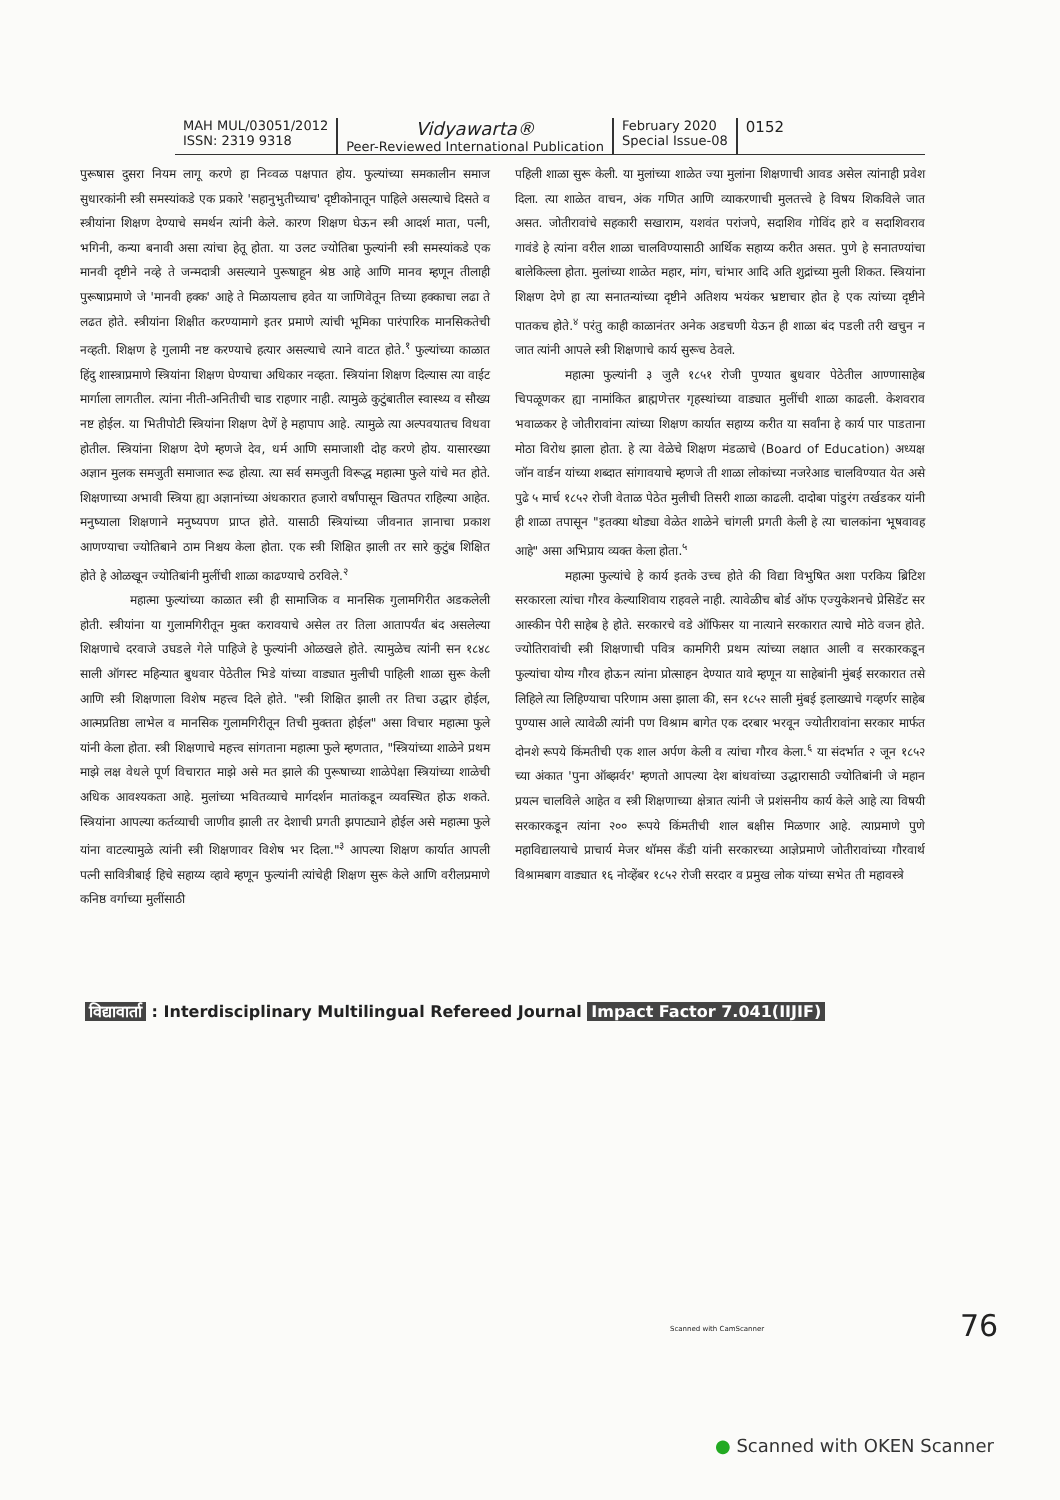MAH MUL/03051/2012
ISSN: 2319 9318
Vidyawarta®
Peer-Reviewed International Publication
February 2020
Special Issue-08
0152
पुरूषास दुसरा नियम लागू करणे हा निव्वळ पक्षपात होय. फुल्यांच्या समकालीन समाज सुधारकांनी स्त्री समस्यांकडे एक प्रकारे 'सहानुभुतीच्याच' दृष्टीकोनातून पाहिले असल्याचे दिसते व स्त्रीयांना शिक्षण देण्याचे समर्थन त्यांनी केले. कारण शिक्षण घेऊन स्त्री आदर्श माता, पत्नी, भगिनी, कन्या बनावी असा त्यांचा हेतू होता. या उलट ज्योतिबा फुल्यांनी स्त्री समस्यांकडे एक मानवी दृष्टीने नव्हे ते जन्मदात्री असल्याने पुरूषाहून श्रेष्ठ आहे आणि मानव म्हणून तीलाही पुरूषाप्रमाणे जे 'मानवी हक्क' आहे ते मिळायलाच हवेत या जाणिवेतून तिच्या हक्काचा लढा ते लढत होते. स्त्रीयांना शिक्षीत करण्यामागे इतर प्रमाणे त्यांची भूमिका पारंपारिक मानसिकतेची नव्हती. शिक्षण हे गुलामी नष्ट करण्याचे हत्यार असल्याचे त्याने वाटत होते.<sup>१</sup> फुल्यांच्या काळात हिंदु शास्त्राप्रमाणे स्त्रियांना शिक्षण घेण्याचा अधिकार नव्हता. स्त्रियांना शिक्षण दिल्यास त्या वाईट मार्गाला लागतील. त्यांना नीती-अनितीची चाड राहणार नाही. त्यामुळे कुटुंबातील स्वास्थ्य व सौख्य नष्ट होईल. या भितीपोटी स्त्रियांना शिक्षण देणें हे महापाप आहे. त्यामुळे त्या अल्पवयातच विधवा होतील. स्त्रियांना शिक्षण देणे म्हणजे देव, धर्म आणि समाजाशी दोह करणे होय. यासारख्या अज्ञान मुलक समजुती समाजात रूढ होत्या. त्या सर्व समजुती विरूद्ध महात्मा फुले यांचे मत होते. शिक्षणाच्या अभावी स्त्रिया ह्या अज्ञानांच्या अंधकारात हजारो वर्षांपासून खितपत राहिल्या आहेत. मनुष्याला शिक्षणाने मनुष्यपण प्राप्त होते. यासाठी स्त्रियांच्या जीवनात ज्ञानाचा प्रकाश आणण्याचा ज्योतिबाने ठाम निश्चय केला होता. एक स्त्री शिक्षित झाली तर सारे कुटुंब शिक्षित होते हे ओळखून ज्योतिबांनी मुलींची शाळा काढण्याचे ठरविले.<sup>२</sup>
महात्मा फुल्यांच्या काळात स्त्री ही सामाजिक व मानसिक गुलामगिरीत अडकलेली होती. स्त्रीयांना या गुलामगिरीतून मुक्त करावयाचे असेल तर तिला आतापर्यंत बंद असलेल्या शिक्षणाचे दरवाजे उघडले गेले पाहिजे हे फुल्यांनी ओळखले होते. त्यामुळेच त्यांनी सन १८४८ साली ऑगस्ट महिन्यात बुधवार पेठेतील भिडे यांच्या वाड्यात मुलीची पाहिली शाळा सुरू केली आणि स्त्री शिक्षणाला विशेष महत्त्व दिले होते. "स्त्री शिक्षित झाली तर तिचा उद्धार होईल, आत्मप्रतिष्ठा लाभेल व मानसिक गुलामगिरीतून तिची मुक्तता होईल" असा विचार महात्मा फुले यांनी केला होता. स्त्री शिक्षणाचे महत्त्व सांगताना महात्मा फुले म्हणतात, "स्त्रियांच्या शाळेने प्रथम माझे लक्ष वेधले पूर्ण विचारात माझे असे मत झाले की पुरूषाच्या शाळेपेक्षा स्त्रियांच्या शाळेची अधिक आवश्यकता आहे. मुलांच्या भवितव्याचे मार्गदर्शन मातांकडून व्यवस्थित होऊ शकते. स्त्रियांना आपल्या कर्तव्याची जाणीव झाली तर देशाची प्रगती झपाट्याने होईल असे महात्मा फुले यांना वाटल्यामुळे त्यांनी स्त्री शिक्षणावर विशेष भर दिला."<sup>३</sup> आपल्या शिक्षण कार्यात आपली पत्नी सावित्रीबाई हिचे सहाय्य व्हावे म्हणून फुल्यांनी त्यांचेही शिक्षण सुरू केले आणि वरीलप्रमाणे कनिष्ठ वर्गाच्या मुलींसाठी
पहिली शाळा सुरू केली. या मुलांच्या शाळेत ज्या मुलांना शिक्षणाची आवड असेल त्यांनाही प्रवेश दिला. त्या शाळेत वाचन, अंक गणित आणि व्याकरणाची मुलतत्त्वे हे विषय शिकविले जात असत. जोतीरावांचे सहकारी सखाराम, यशवंत परांजपे, सदाशिव गोविंद हारे व सदाशिवराव गावंडे हे त्यांना वरील शाळा चालविण्यासाठी आर्थिक सहाय्य करीत असत. पुणे हे सनातण्यांचा बालेकिल्ला होता. मुलांच्या शाळेत महार, मांग, चांभार आदि अति शुद्रांच्या मुली शिकत. स्त्रियांना शिक्षण देणे हा त्या सनातन्यांच्या दृष्टीने अतिशय भयंकर भ्रष्टाचार होत हे एक त्यांच्या दृष्टीने पातकच होते.<sup>४</sup> परंतु काही काळानंतर अनेक अडचणी येऊन ही शाळा बंद पडली तरी खचुन न जात त्यांनी आपले स्त्री शिक्षणाचे कार्य सुरूच ठेवले.
महात्मा फुल्यांनी ३ जुलै १८५१ रोजी पुण्यात बुधवार पेठेतील आण्णासाहेब चिपळूणकर ह्या नामांकित ब्राह्मणेत्तर गृहस्थांच्या वाड्यात मुलींची शाळा काढली. केशवराव भवाळकर हे जोतीरावांना त्यांच्या शिक्षण कार्यात सहाय्य करीत या सर्वांना हे कार्य पार पाडताना मोठा विरोध झाला होता. हे त्या वेळेचे शिक्षण मंडळाचे (Board of Education) अध्यक्ष जॉन वार्डन यांच्या शब्दात सांगावयाचे म्हणजे ती शाळा लोकांच्या नजरेआड चालविण्यात येत असे पुढे ५ मार्च १८५२ रोजी वेताळ पेठेत मुलीची तिसरी शाळा काढली. दादोबा पांडुरंग तर्खडकर यांनी ही शाळा तपासून "इतक्या थोड्या वेळेत शाळेने चांगली प्रगती केली हे त्या चालकांना भूषवावह आहे" असा अभिप्राय व्यक्त केला होता.<sup>५</sup>
महात्मा फुल्यांचे हे कार्य इतके उच्च होते की विद्या विभुषित अशा परकिय ब्रिटिश सरकारला त्यांचा गौरव केल्याशिवाय राहवले नाही. त्यावेळीच बोर्ड ऑफ एज्युकेशनचे प्रेसिडेंट सर आस्कीन पेरी साहेब हे होते. सरकारचे वडे ऑफिसर या नात्याने सरकारात त्याचे मोठे वजन होते. ज्योतिरावांची स्त्री शिक्षणाची पवित्र कामगिरी प्रथम त्यांच्या लक्षात आली व सरकारकडून फुल्यांचा योग्य गौरव होऊन त्यांना प्रोत्साहन देण्यात यावे म्हणून या साहेबांनी मुंबई सरकारात तसे लिहिले त्या लिहिण्याचा परिणाम असा झाला की, सन १८५२ साली मुंबई इलाख्याचे गव्हर्णर साहेब पुण्यास आले त्यावेळी त्यांनी पण विश्राम बागेत एक दरबार भरवून ज्योतीरावांना सरकार मार्फत दोनशे रूपये किंमतीची एक शाल अर्पण केली व त्यांचा गौरव केला.<sup>६</sup> या संदर्भात २ जून १८५२ च्या अंकात 'पुना ऑब्झर्वर' म्हणतो आपल्या देश बांधवांच्या उद्धारासाठी ज्योतिबांनी जे महान प्रयत्न चालविले आहेत व स्त्री शिक्षणाच्या क्षेत्रात त्यांनी जे प्रशंसनीय कार्य केले आहे त्या विषयी सरकारकडून त्यांना २०० रूपये किंमतीची शाल बक्षीस मिळणार आहे. त्याप्रमाणे पुणे महाविद्यालयाचे प्राचार्य मेजर थॉमस कॅंडी यांनी सरकारच्या आज्ञेप्रमाणे जोतीरावांच्या गौरवार्थ विश्रामबाग वाड्यात १६ नोव्हेंबर १८५२ रोजी सरदार व प्रमुख लोक यांच्या सभेत ती महावस्त्रे
विद्यावार्ता : Interdisciplinary Multilingual Refereed Journal Impact Factor 7.041(IIJIF)
Scanned with CamScanner 76
● Scanned with OKEN Scanner